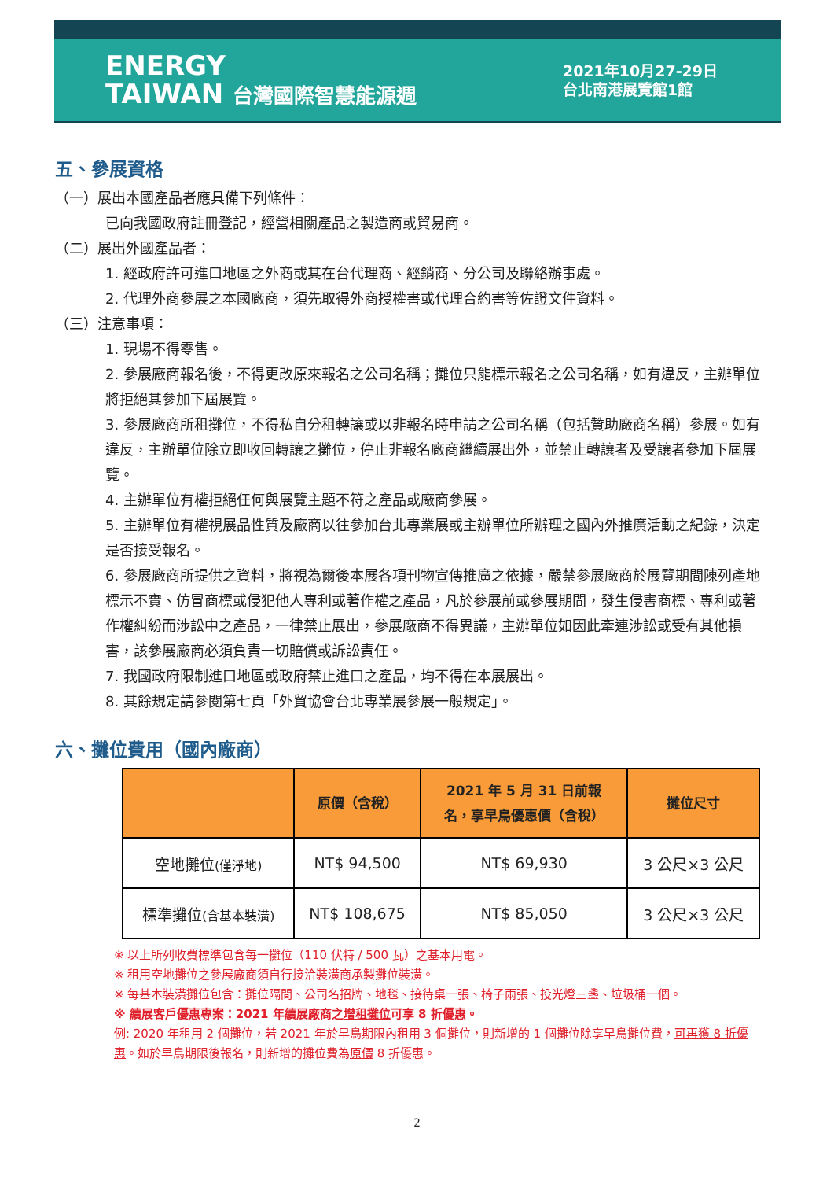ENERGY
TAIWAN 台灣國際智慧能源週
2021年10月27-29日
台北南港展覽館1館
五、參展資格
（一）展出本國產品者應具備下列條件：
已向我國政府註冊登記，經營相關產品之製造商或貿易商。
（二）展出外國產品者：
1. 經政府許可進口地區之外商或其在台代理商、經銷商、分公司及聯絡辦事處。
2. 代理外商參展之本國廠商，須先取得外商授權書或代理合約書等佐證文件資料。
（三）注意事項：
1. 現場不得零售。
2. 參展廠商報名後，不得更改原來報名之公司名稱；攤位只能標示報名之公司名稱，如有違反，主辦單位將拒絕其參加下屆展覽。
3. 參展廠商所租攤位，不得私自分租轉讓或以非報名時申請之公司名稱（包括贊助廠商名稱）參展。如有違反，主辦單位除立即收回轉讓之攤位，停止非報名廠商繼續展出外，並禁止轉讓者及受讓者參加下屆展覽。
4. 主辦單位有權拒絕任何與展覽主題不符之產品或廠商參展。
5. 主辦單位有權視展品性質及廠商以往參加台北專業展或主辦單位所辦理之國內外推廣活動之紀錄，決定是否接受報名。
6. 參展廠商所提供之資料，將視為爾後本展各項刊物宣傳推廣之依據，嚴禁參展廠商於展覽期間陳列產地標示不實、仿冒商標或侵犯他人專利或著作權之產品，凡於參展前或參展期間，發生侵害商標、專利或著作權糾紛而涉訟中之產品，一律禁止展出，參展廠商不得異議，主辦單位如因此牽連涉訟或受有其他損害，該參展廠商必須負責一切賠償或訴訟責任。
7. 我國政府限制進口地區或政府禁止進口之產品，均不得在本展展出。
8. 其餘規定請參閱第七頁「外貿協會台北專業展參展一般規定」。
六、攤位費用（國內廠商）
| | 原價（含稅） | 2021 年 5 月 31 日前報 名，享早鳥優惠價（含稅） | 攤位尺寸 |
| --- | --- | --- | --- |
| 空地攤位 (僅淨地) | NT$ 94,500 | NT$ 69,930 | 3 公尺×3 公尺 |
| 標準攤位 (含基本裝潢) | NT$ 108,675 | NT$ 85,050 | 3 公尺×3 公尺 |
※ 以上所列收費標準包含每一攤位（110 伏特 / 500 瓦）之基本用電。
※ 租用空地攤位之參展廠商須自行接洽裝潢商承製攤位裝潢。
※ 每基本裝潢攤位包含：攤位隔間、公司名招牌、地毯、接待桌一張、椅子兩張、投光燈三盞、垃圾桶一個。
※ 續展客戶優惠專案：2021 年續展廠商之增租攤位可享 8 折優惠。
例: 2020 年租用 2 個攤位，若 2021 年於早鳥期限內租用 3 個攤位，則新增的 1 個攤位除享早鳥攤位費，可再獲 8 折優惠。如於早鳥期限後報名，則新增的攤位費為原價 8 折優惠。
2